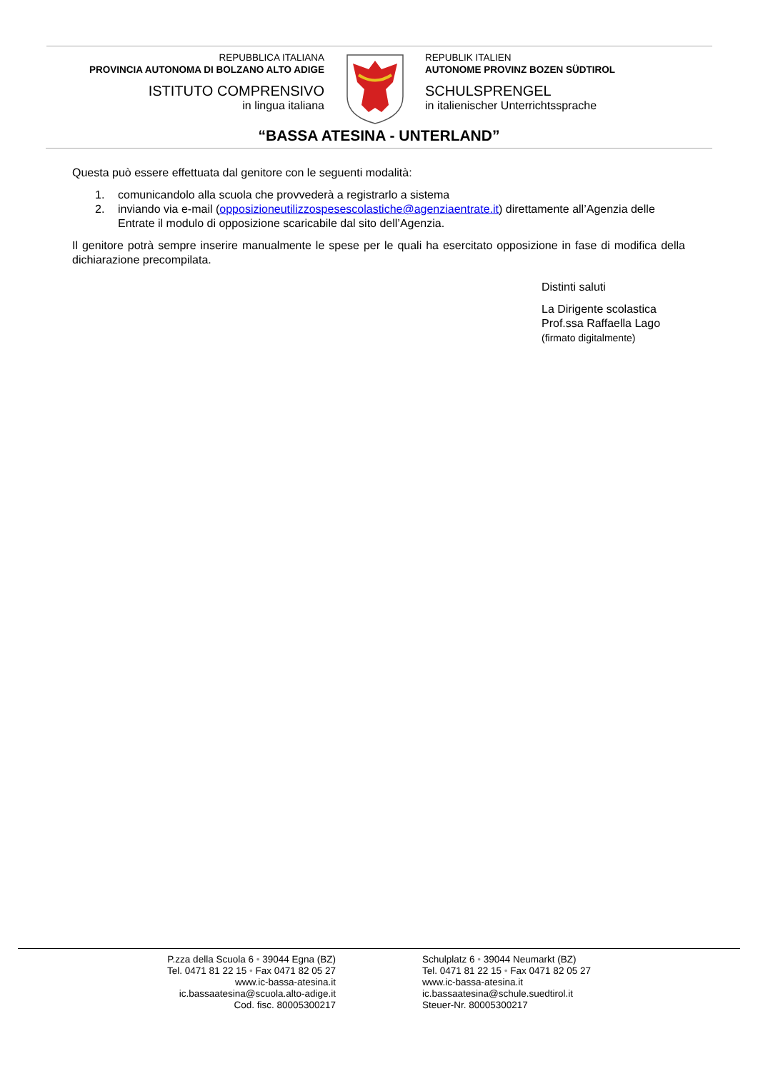REPUBBLICA ITALIANA
PROVINCIA AUTONOMA DI BOLZANO ALTO ADIGE
ISTITUTO COMPRENSIVO
in lingua italiana
REPUBLIK ITALIEN
AUTONOME PROVINZ BOZEN SÜDTIROL
SCHULSPRENGEL
in italienischer Unterrichtssprache
“BASSA ATESINA - UNTERLAND”
Questa può essere effettuata dal genitore con le seguenti modalità:
1. comunicandolo alla scuola che provvederà a registrarlo a sistema
2. inviando via e-mail (opposizioneutilizzospesescolastiche@agenziaentrate.it) direttamente all’Agenzia delle Entrate il modulo di opposizione scaricabile dal sito dell’Agenzia.
Il genitore potrà sempre inserire manualmente le spese per le quali ha esercitato opposizione in fase di modifica della dichiarazione precompilata.
Distinti saluti
La Dirigente scolastica
Prof.ssa Raffaella Lago
(firmato digitalmente)
P.zza della Scuola 6 • 39044 Egna (BZ)
Tel. 0471 81 22 15 • Fax 0471 82 05 27
www.ic-bassa-atesina.it
ic.bassaatesina@scuola.alto-adige.it
Cod. fisc. 80005300217
Schulplatz 6 • 39044 Neumarkt (BZ)
Tel. 0471 81 22 15 • Fax 0471 82 05 27
www.ic-bassa-atesina.it
ic.bassaatesina@schule.suedtirol.it
Steuer-Nr. 80005300217